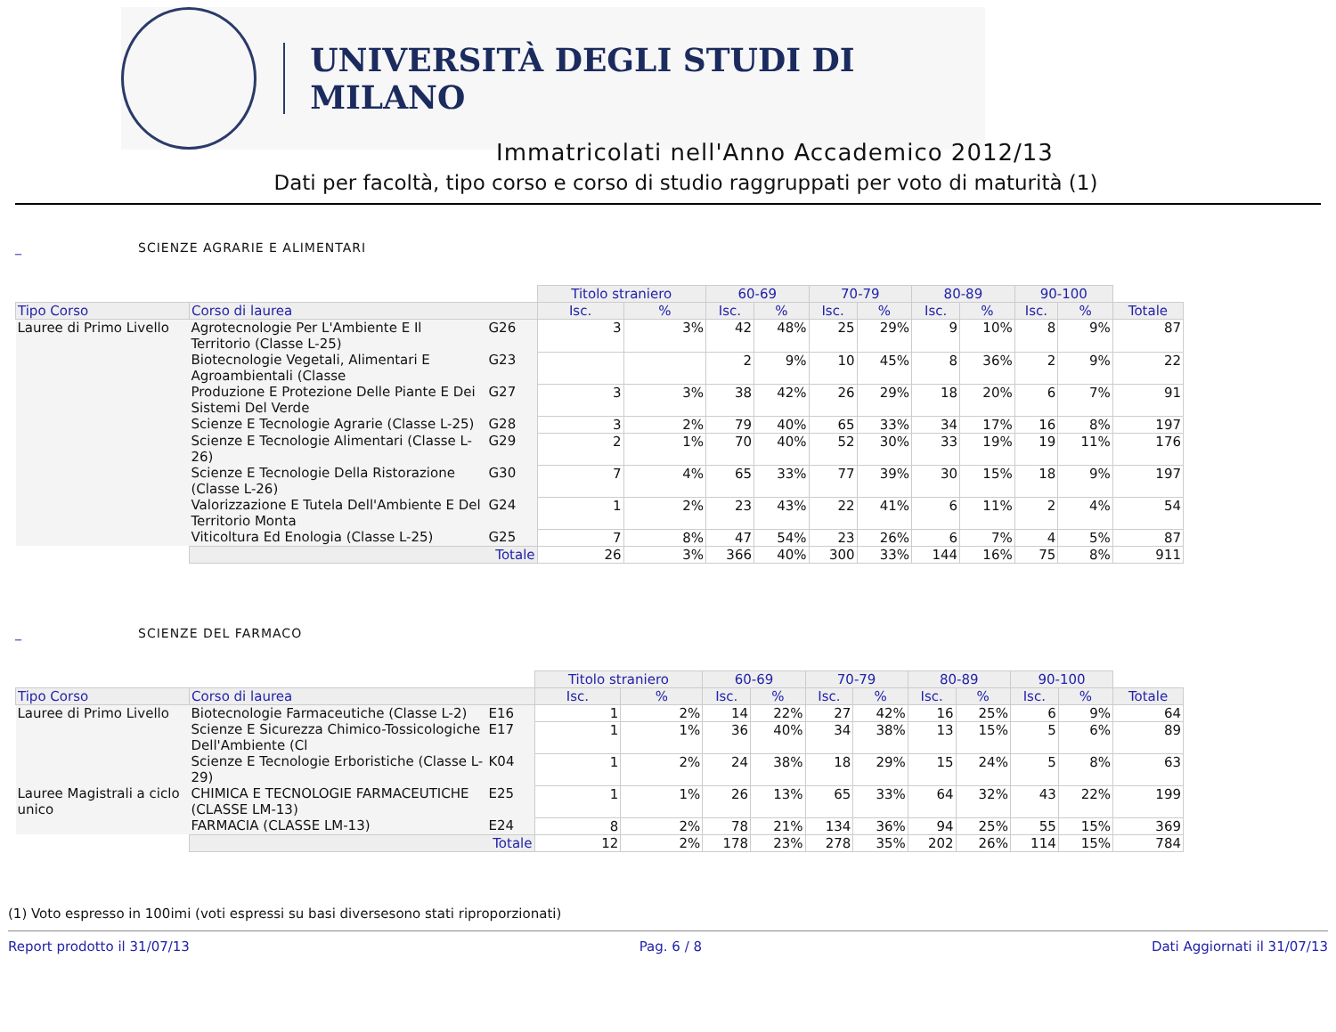UNIVERSITÀ DEGLI STUDI DI MILANO
Immatricolati nell'Anno Accademico 2012/13
Dati per facoltà, tipo corso e corso di studio raggruppati per voto di maturità (1)
_ SCIENZE AGRARIE E ALIMENTARI
| | | | Titolo straniero | | 60-69 | | 70-79 | | 80-89 | | 90-100 | | |
| Tipo Corso | Corso di laurea | | Isc. | % | Isc. | % | Isc. | % | Isc. | % | Isc. | % | Totale |
| Lauree di Primo Livello | Agrotecnologie Per L'Ambiente E Il Territorio (Classe L-25) | G26 | 3 | 3% | 42 | 48% | 25 | 29% | 9 | 10% | 8 | 9% | 87 |
| | Biotecnologie Vegetali, Alimentari E Agroambientali (Classe | G23 | | | 2 | 9% | 10 | 45% | 8 | 36% | 2 | 9% | 22 |
| | Produzione E Protezione Delle Piante E Dei Sistemi Del Verde | G27 | 3 | 3% | 38 | 42% | 26 | 29% | 18 | 20% | 6 | 7% | 91 |
| | Scienze E Tecnologie Agrarie (Classe L-25) | G28 | 3 | 2% | 79 | 40% | 65 | 33% | 34 | 17% | 16 | 8% | 197 |
| | Scienze E Tecnologie Alimentari (Classe L-26) | G29 | 2 | 1% | 70 | 40% | 52 | 30% | 33 | 19% | 19 | 11% | 176 |
| | Scienze E Tecnologie Della Ristorazione (Classe L-26) | G30 | 7 | 4% | 65 | 33% | 77 | 39% | 30 | 15% | 18 | 9% | 197 |
| | Valorizzazione E Tutela Dell'Ambiente E Del Territorio Monta | G24 | 1 | 2% | 23 | 43% | 22 | 41% | 6 | 11% | 2 | 4% | 54 |
| | Viticoltura Ed Enologia (Classe L-25) | G25 | 7 | 8% | 47 | 54% | 23 | 26% | 6 | 7% | 4 | 5% | 87 |
| | Totale | | 26 | 3% | 366 | 40% | 300 | 33% | 144 | 16% | 75 | 8% | 911 |
_ SCIENZE DEL FARMACO
| | | | Titolo straniero | | 60-69 | | 70-79 | | 80-89 | | 90-100 | | |
| Tipo Corso | Corso di laurea | | Isc. | % | Isc. | % | Isc. | % | Isc. | % | Isc. | % | Totale |
| Lauree di Primo Livello | Biotecnologie Farmaceutiche (Classe L-2) | E16 | 1 | 2% | 14 | 22% | 27 | 42% | 16 | 25% | 6 | 9% | 64 |
| | Scienze E Sicurezza Chimico-Tossicologiche Dell'Ambiente (Cl | E17 | 1 | 1% | 36 | 40% | 34 | 38% | 13 | 15% | 5 | 6% | 89 |
| | Scienze E Tecnologie Erboristiche (Classe L-29) | K04 | 1 | 2% | 24 | 38% | 18 | 29% | 15 | 24% | 5 | 8% | 63 |
| Lauree Magistrali a ciclo unico | CHIMICA E TECNOLOGIE FARMACEUTICHE (CLASSE LM-13) | E25 | 1 | 1% | 26 | 13% | 65 | 33% | 64 | 32% | 43 | 22% | 199 |
| | FARMACIA (CLASSE LM-13) | E24 | 8 | 2% | 78 | 21% | 134 | 36% | 94 | 25% | 55 | 15% | 369 |
| | Totale | | 12 | 2% | 178 | 23% | 278 | 35% | 202 | 26% | 114 | 15% | 784 |
(1) Voto espresso in 100imi (voti espressi su basi diversesono stati riproporzionati)
Report prodotto il 31/07/13 Pag. 6 / 8 Dati Aggiornati il 31/07/13